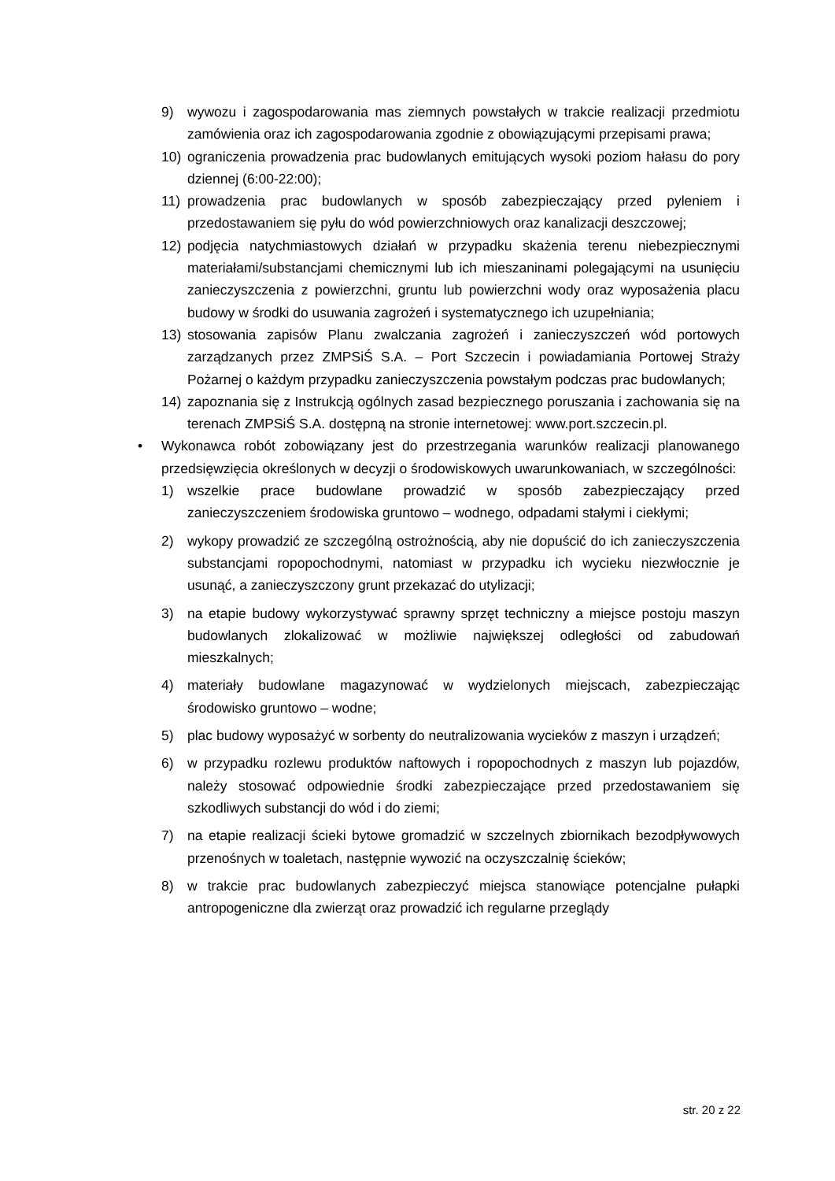9) wywozu i zagospodarowania mas ziemnych powstałych w trakcie realizacji przedmiotu zamówienia oraz ich zagospodarowania zgodnie z obowiązującymi przepisami prawa;
10) ograniczenia prowadzenia prac budowlanych emitujących wysoki poziom hałasu do pory dziennej (6:00-22:00);
11) prowadzenia prac budowlanych w sposób zabezpieczający przed pyleniem i przedostawaniem się pyłu do wód powierzchniowych oraz kanalizacji deszczowej;
12) podjęcia natychmiastowych działań w przypadku skażenia terenu niebezpiecznymi materiałami/substancjami chemicznymi lub ich mieszaninami polegającymi na usunięciu zanieczyszczenia z powierzchni, gruntu lub powierzchni wody oraz wyposażenia placu budowy w środki do usuwania zagrożeń i systematycznego ich uzupełniania;
13) stosowania zapisów Planu zwalczania zagrożeń i zanieczyszczeń wód portowych zarządzanych przez ZMPSiŚ S.A. – Port Szczecin i powiadamiania Portowej Straży Pożarnej o każdym przypadku zanieczyszczenia powstałym podczas prac budowlanych;
14) zapoznania się z Instrukcją ogólnych zasad bezpiecznego poruszania i zachowania się na terenach ZMPSiŚ S.A. dostępną na stronie internetowej: www.port.szczecin.pl.
• Wykonawca robót zobowiązany jest do przestrzegania warunków realizacji planowanego przedsięwzięcia określonych w decyzji o środowiskowych uwarunkowaniach, w szczególności:
1) wszelkie prace budowlane prowadzić w sposób zabezpieczający przed zanieczyszczeniem środowiska gruntowo – wodnego, odpadami stałymi i ciekłymi;
2) wykopy prowadzić ze szczególną ostrożnością, aby nie dopuścić do ich zanieczyszczenia substancjami ropopochodnymi, natomiast w przypadku ich wycieku niezwłocznie je usunąć, a zanieczyszczony grunt przekazać do utylizacji;
3) na etapie budowy wykorzystywać sprawny sprzęt techniczny a miejsce postoju maszyn budowlanych zlokalizować w możliwie największej odległości od zabudowań mieszkalnych;
4) materiały budowlane magazynować w wydzielonych miejscach, zabezpieczając środowisko gruntowo – wodne;
5) plac budowy wyposażyć w sorbenty do neutralizowania wycieków z maszyn i urządzeń;
6) w przypadku rozlewu produktów naftowych i ropopochodnych z maszyn lub pojazdów, należy stosować odpowiednie środki zabezpieczające przed przedostawaniem się szkodliwych substancji do wód i do ziemi;
7) na etapie realizacji ścieki bytowe gromadzić w szczelnych zbiornikach bezodpływowych przenośnych w toaletach, następnie wywozić na oczyszczalnię ścieków;
8) w trakcie prac budowlanych zabezpieczyć miejsca stanowiące potencjalne pułapki antropogeniczne dla zwierząt oraz prowadzić ich regularne przeglądy
str. 20 z 22